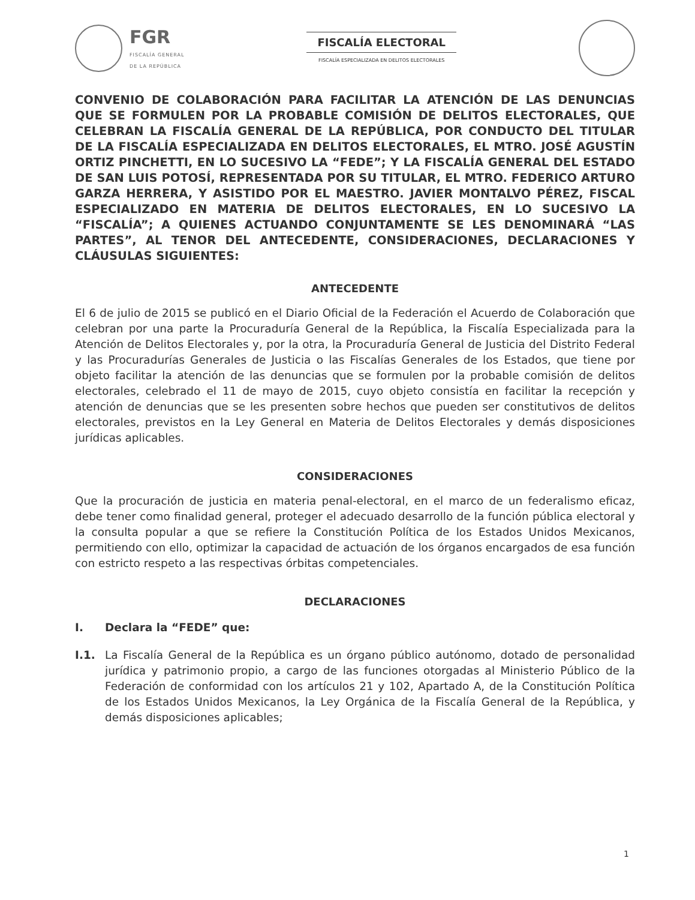FGR
FISCALÍA GENERAL
DE LA REPÚBLICA
FISCALÍA ELECTORAL
FISCALÍA ESPECIALIZADA EN DELITOS ELECTORALES
CONVENIO DE COLABORACIÓN PARA FACILITAR LA ATENCIÓN DE LAS DENUNCIAS QUE SE FORMULEN POR LA PROBABLE COMISIÓN DE DELITOS ELECTORALES, QUE CELEBRAN LA FISCALÍA GENERAL DE LA REPÚBLICA, POR CONDUCTO DEL TITULAR DE LA FISCALÍA ESPECIALIZADA EN DELITOS ELECTORALES, EL MTRO. JOSÉ AGUSTÍN ORTIZ PINCHETTI, EN LO SUCESIVO LA “FEDE”; Y LA FISCALÍA GENERAL DEL ESTADO DE SAN LUIS POTOSÍ, REPRESENTADA POR SU TITULAR, EL MTRO. FEDERICO ARTURO GARZA HERRERA, Y ASISTIDO POR EL MAESTRO. JAVIER MONTALVO PÉREZ, FISCAL ESPECIALIZADO EN MATERIA DE DELITOS ELECTORALES, EN LO SUCESIVO LA “FISCALÍA”; A QUIENES ACTUANDO CONJUNTAMENTE SE LES DENOMINARÁ “LAS PARTES”, AL TENOR DEL ANTECEDENTE, CONSIDERACIONES, DECLARACIONES Y CLÁUSULAS SIGUIENTES:
ANTECEDENTE
El 6 de julio de 2015 se publicó en el Diario Oficial de la Federación el Acuerdo de Colaboración que celebran por una parte la Procuraduría General de la República, la Fiscalía Especializada para la Atención de Delitos Electorales y, por la otra, la Procuraduría General de Justicia del Distrito Federal y las Procuradurías Generales de Justicia o las Fiscalías Generales de los Estados, que tiene por objeto facilitar la atención de las denuncias que se formulen por la probable comisión de delitos electorales, celebrado el 11 de mayo de 2015, cuyo objeto consistía en facilitar la recepción y atención de denuncias que se les presenten sobre hechos que pueden ser constitutivos de delitos electorales, previstos en la Ley General en Materia de Delitos Electorales y demás disposiciones jurídicas aplicables.
CONSIDERACIONES
Que la procuración de justicia en materia penal-electoral, en el marco de un federalismo eficaz, debe tener como finalidad general, proteger el adecuado desarrollo de la función pública electoral y la consulta popular a que se refiere la Constitución Política de los Estados Unidos Mexicanos, permitiendo con ello, optimizar la capacidad de actuación de los órganos encargados de esa función con estricto respeto a las respectivas órbitas competenciales.
DECLARACIONES
I. Declara la “FEDE” que:
I.1. La Fiscalía General de la República es un órgano público autónomo, dotado de personalidad jurídica y patrimonio propio, a cargo de las funciones otorgadas al Ministerio Público de la Federación de conformidad con los artículos 21 y 102, Apartado A, de la Constitución Política de los Estados Unidos Mexicanos, la Ley Orgánica de la Fiscalía General de la República, y demás disposiciones aplicables;
1